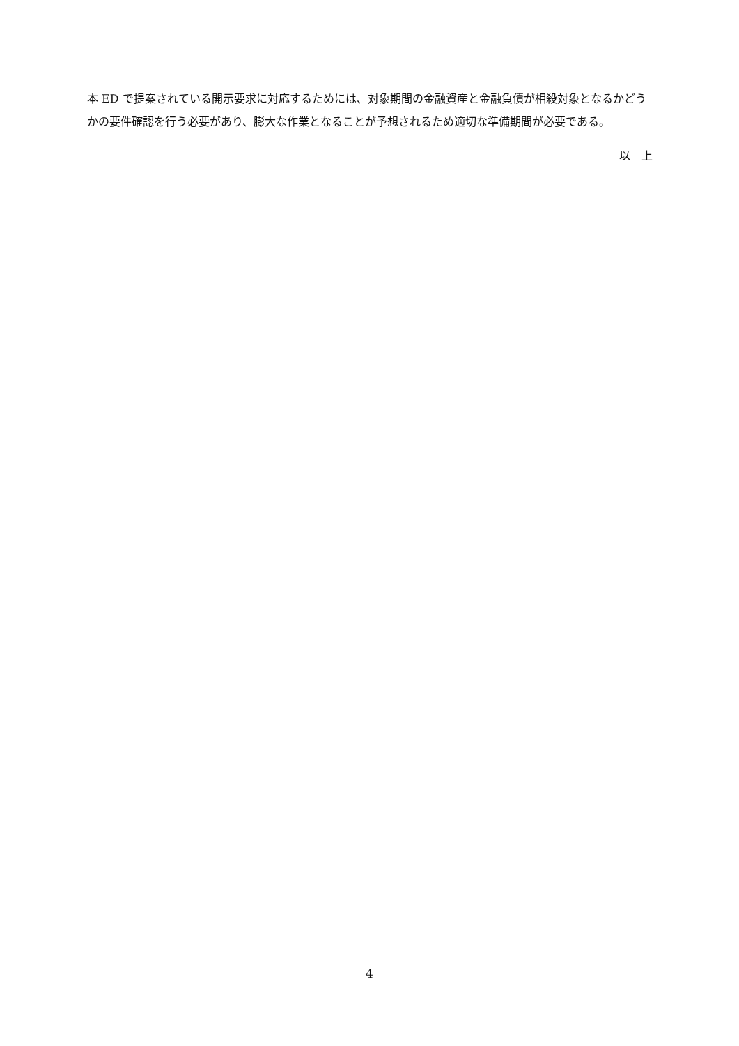本 ED で提案されている開示要求に対応するためには、対象期間の金融資産と金融負債が相殺対象となるかどうかの要件確認を行う必要があり、膨大な作業となることが予想されるため適切な準備期間が必要である。
以　上
4